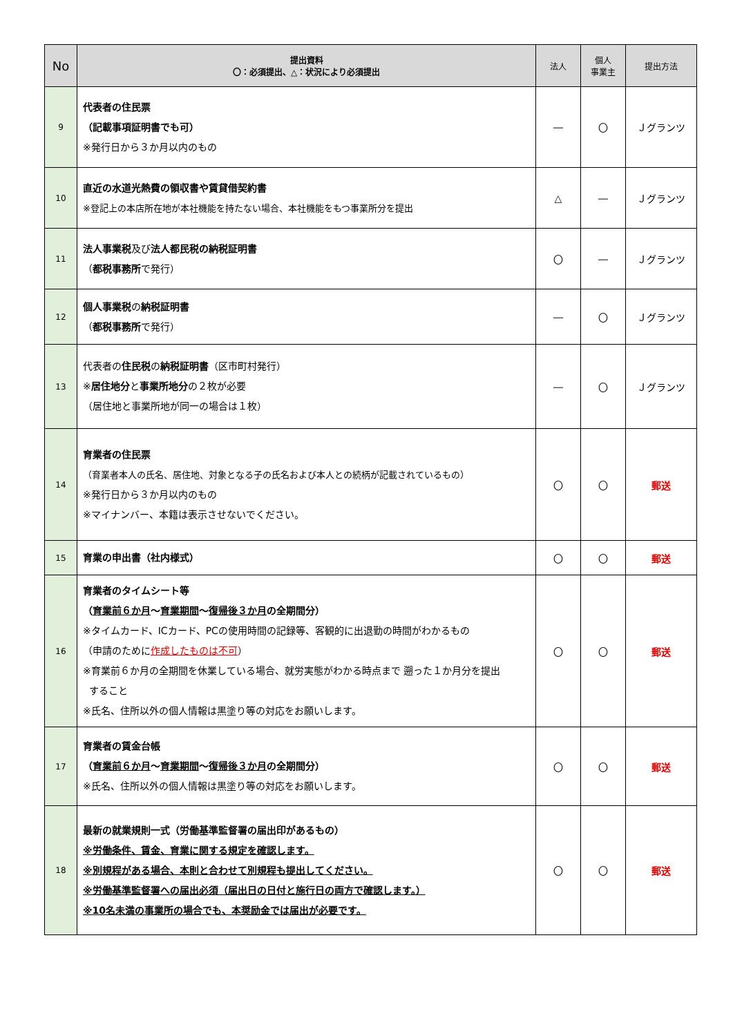| No | 提出資料 〇：必須提出、△：状況により必須提出 | 法人 | 個人 事業主 | 提出方法 |
| --- | --- | --- | --- | --- |
| 9 | 代表者の住民票 （記載事項証明書でも可） ※発行日から３か月以内のもの | ― | 〇 | Ｊグランツ |
| 10 | 直近の水道光熱費の領収書や賃貸借契約書 ※登記上の本店所在地が本社機能を持たない場合、本社機能をもつ事業所分を提出 | △ | ― | Ｊグランツ |
| 11 | 法人事業税 及び 法人都民税の納税証明書 （ 都税事務所 で発行） | 〇 | ― | Ｊグランツ |
| 12 | 個人事業税 の 納税証明書 （ 都税事務所 で発行） | ― | 〇 | Ｊグランツ |
| 13 | 代表者の 住民税 の 納税証明書 （区市町村発行） ※ 居住地分 と 事業所地分 の２枚が必要 （居住地と事業所地が同一の場合は１枚） | ― | 〇 | Ｊグランツ |
| 14 | 育業者の住民票 （育業者本人の氏名、居住地、対象となる子の氏名および本人との続柄が記載されているもの） ※発行日から３か月以内のもの ※マイナンバー、本籍は表示させないでください。 | 〇 | 〇 | 郵送 |
| 15 | 育業の申出書（社内様式） | 〇 | 〇 | 郵送 |
| 16 | 育業者のタイムシート等 （ 育業前６か月 ～ 育業期間 ～ 復帰後３か月 の全期間分） ※タイムカード、ICカード、PCの使用時間の記録等、客観的に出退勤の時間がわかるもの （申請のために 作成したものは不可 ） ※育業前６か月の全期間を休業している場合、就労実態がわかる時点まで 遡った１か月分を提出 すること ※氏名、住所以外の個人情報は黒塗り等の対応をお願いします。 | 〇 | 〇 | 郵送 |
| 17 | 育業者の賃金台帳 （ 育業前６か月 ～ 育業期間 ～ 復帰後３か月 の全期間分） ※氏名、住所以外の個人情報は黒塗り等の対応をお願いします。 | 〇 | 〇 | 郵送 |
| 18 | 最新の就業規則一式（労働基準監督署の届出印があるもの） ※労働条件、賃金、育業に関する規定を確認します。 ※別規程がある場合、本則と合わせて別規程も提出してください。 ※労働基準監督署への届出必須（届出日の日付と施行日の両方で確認します。） ※10名未満の事業所の場合でも、本奨励金では届出が必要です。 | 〇 | 〇 | 郵送 |